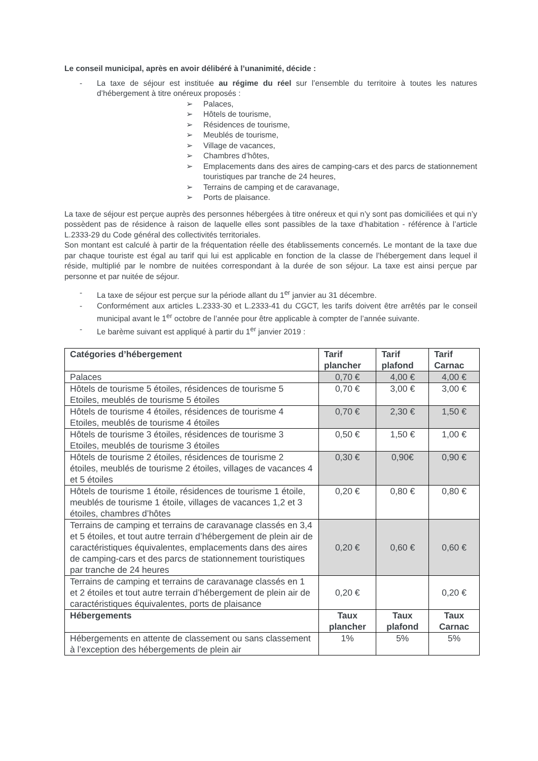Le conseil municipal, après en avoir délibéré à l’unanimité, décide :
- La taxe de séjour est instituée au régime du réel sur l’ensemble du territoire à toutes les natures d’hébergement à titre onéreux proposés :
➢ Palaces,
➢ Hôtels de tourisme,
➢ Résidences de tourisme,
➢ Meublés de tourisme,
➢ Village de vacances,
➢ Chambres d’hôtes,
➢ Emplacements dans des aires de camping-cars et des parcs de stationnement touristiques par tranche de 24 heures,
➢ Terrains de camping et de caravanage,
➢ Ports de plaisance.
La taxe de séjour est perçue auprès des personnes hébergées à titre onéreux et qui n’y sont pas domiciliées et qui n’y possèdent pas de résidence à raison de laquelle elles sont passibles de la taxe d’habitation - référence à l’article L.2333-29 du Code général des collectivités territoriales.
Son montant est calculé à partir de la fréquentation réelle des établissements concernés. Le montant de la taxe due par chaque touriste est égal au tarif qui lui est applicable en fonction de la classe de l’hébergement dans lequel il réside, multiplié par le nombre de nuitées correspondant à la durée de son séjour. La taxe est ainsi perçue par personne et par nuitée de séjour.
- La taxe de séjour est perçue sur la période allant du 1<sup>er</sup> janvier au 31 décembre.
- Conformément aux articles L.2333-30 et L.2333-41 du CGCT, les tarifs doivent être arrêtés par le conseil municipal avant le 1<sup>er</sup> octobre de l’année pour être applicable à compter de l’année suivante.
- Le barème suivant est appliqué à partir du 1<sup>er</sup> janvier 2019 :
| Catégories d’hébergement | Tarif plancher | Tarif plafond | Tarif Carnac |
| --- | --- | --- | --- |
| Palaces | 0,70 € | 4,00 € | 4,00 € |
| Hôtels de tourisme 5 étoiles, résidences de tourisme 5 Etoiles, meublés de tourisme 5 étoiles | 0,70 € | 3,00 € | 3,00 € |
| Hôtels de tourisme 4 étoiles, résidences de tourisme 4 Etoiles, meublés de tourisme 4 étoiles | 0,70 € | 2,30 € | 1,50 € |
| Hôtels de tourisme 3 étoiles, résidences de tourisme 3 Etoiles, meublés de tourisme 3 étoiles | 0,50 € | 1,50 € | 1,00 € |
| Hôtels de tourisme 2 étoiles, résidences de tourisme 2 étoiles, meublés de tourisme 2 étoiles, villages de vacances 4 et 5 étoiles | 0,30 € | 0,90€ | 0,90 € |
| Hôtels de tourisme 1 étoile, résidences de tourisme 1 étoile, meublés de tourisme 1 étoile, villages de vacances 1,2 et 3 étoiles, chambres d’hôtes | 0,20 € | 0,80 € | 0,80 € |
| Terrains de camping et terrains de caravanage classés en 3,4 et 5 étoiles, et tout autre terrain d’hébergement de plein air de caractéristiques équivalentes, emplacements dans des aires de camping-cars et des parcs de stationnement touristiques par tranche de 24 heures | 0,20 € | 0,60 € | 0,60 € |
| Terrains de camping et terrains de caravanage classés en 1 et 2 étoiles et tout autre terrain d’hébergement de plein air de caractéristiques équivalentes, ports de plaisance | 0,20 € | | 0,20 € |
| Hébergements | Taux plancher | Taux plafond | Taux Carnac |
| Hébergements en attente de classement ou sans classement à l’exception des hébergements de plein air | 1% | 5% | 5% |